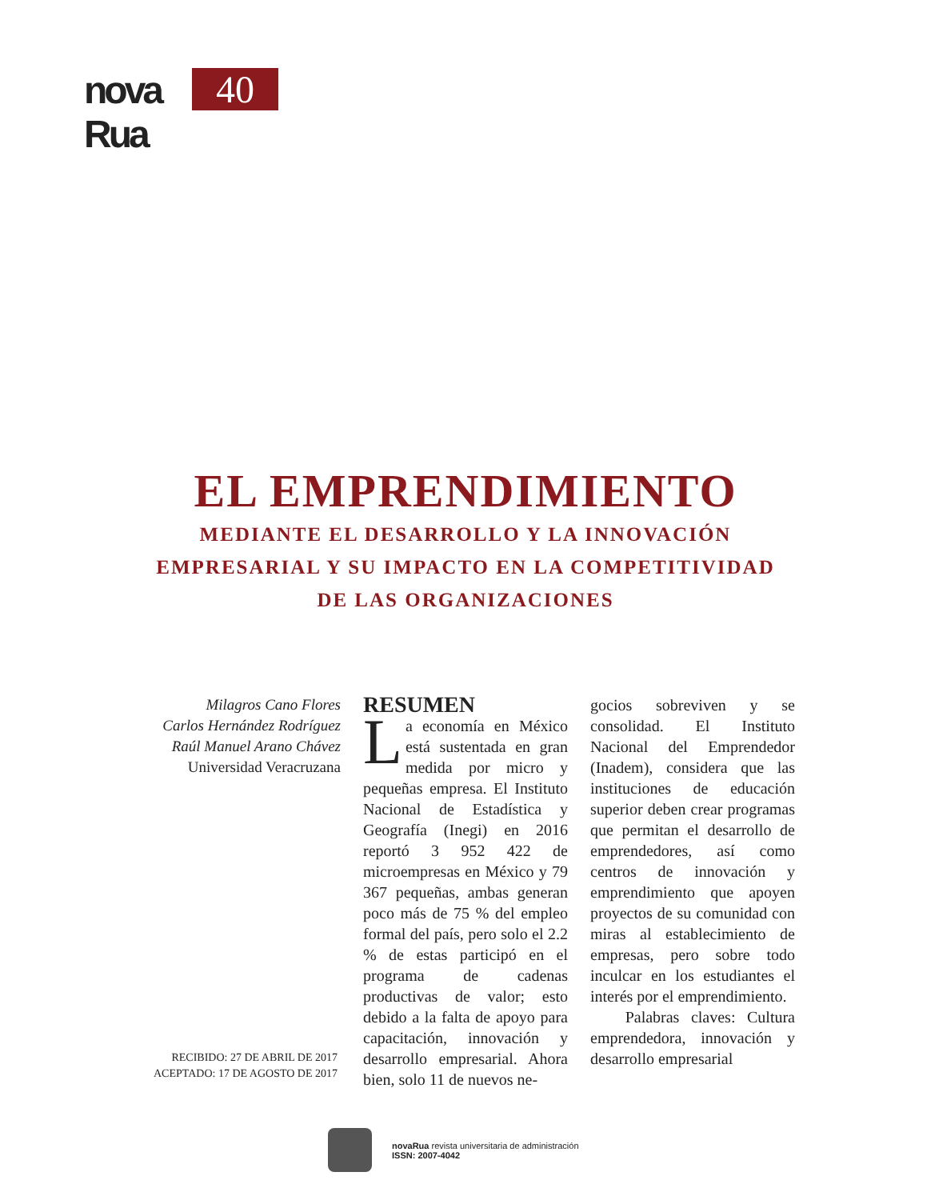nova Rua
40
EL EMPRENDIMIENTO
MEDIANTE EL DESARROLLO Y LA INNOVACIÓN
EMPRESARIAL Y SU IMPACTO EN LA COMPETITIVIDAD
DE LAS ORGANIZACIONES
Milagros Cano Flores
Carlos Hernández Rodríguez
Raúl Manuel Arano Chávez
Universidad Veracruzana
RESUMEN
La economía en México está sustentada en gran medida por micro y pequeñas empresa. El Instituto Nacional de Estadística y Geografía (Inegi) en 2016 reportó 3 952 422 de microempresas en México y 79 367 pequeñas, ambas generan poco más de 75 % del empleo formal del país, pero solo el 2.2 % de estas participó en el programa de cadenas productivas de valor; esto debido a la falta de apoyo para capacitación, innovación y desarrollo empresarial. Ahora bien, solo 11 de nuevos ne-
gocios sobreviven y se consolidad. El Instituto Nacional del Emprendedor (Inadem), considera que las instituciones de educación superior deben crear programas que permitan el desarrollo de emprendedores, así como centros de innovación y emprendimiento que apoyen proyectos de su comunidad con miras al establecimiento de empresas, pero sobre todo inculcar en los estudiantes el interés por el emprendimiento.
Palabras claves: Cultura emprendedora, innovación y desarrollo empresarial
RECIBIDO: 27 DE ABRIL DE 2017
ACEPTADO: 17 DE AGOSTO DE 2017
novaRua revista universitaria de administración
ISSN: 2007-4042